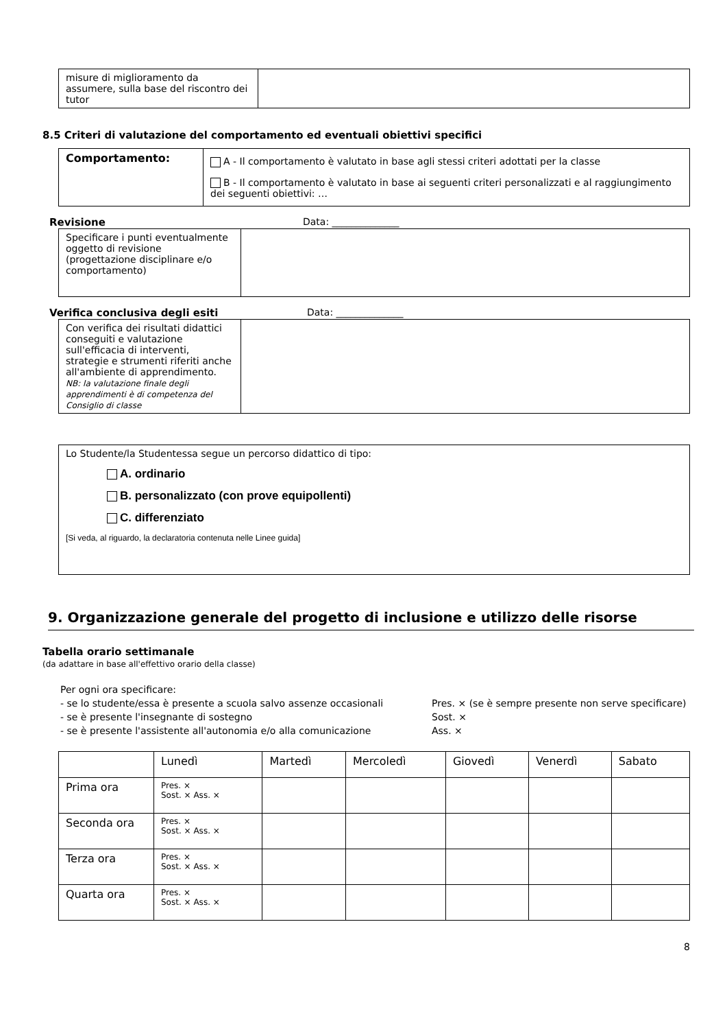| misure di miglioramento da assumere, sulla base del riscontro dei tutor | |
8.5 Criteri di valutazione del comportamento ed eventuali obiettivi specifici
| Comportamento: | A - Il comportamento è valutato in base agli stessi criteri adottati per la classe B - Il comportamento è valutato in base ai seguenti criteri personalizzati e al raggiungimento dei seguenti obiettivi: … |
Revisione Data: ______________
| Specificare i punti eventualmente oggetto di revisione (progettazione disciplinare e/o comportamento) | |
Verifica conclusiva degli esiti Data: ______________
| Con verifica dei risultati didattici conseguiti e valutazione sull'efficacia di interventi, strategie e strumenti riferiti anche all'ambiente di apprendimento. NB: la valutazione finale degli apprendimenti è di competenza del Consiglio di classe | |
| Lo Studente/la Studentessa segue un percorso didattico di tipo: A. ordinario B. personalizzato (con prove equipollenti) C. differenziato [Si veda, al riguardo, la declaratoria contenuta nelle Linee guida] |
9. Organizzazione generale del progetto di inclusione e utilizzo delle risorse
Tabella orario settimanale
(da adattare in base all'effettivo orario della classe)
Per ogni ora specificare:
- se lo studente/essa è presente a scuola salvo assenze occasionali Pres. × (se è sempre presente non serve specificare)
- se è presente l'insegnante di sostegno Sost. ×
- se è presente l'assistente all'autonomia e/o alla comunicazione Ass. ×
| | Lunedì | Martedì | Mercoledì | Giovedì | Venerdì | Sabato |
| Prima ora | Pres. × Sost. × Ass. × | | | | | |
| Seconda ora | Pres. × Sost. × Ass. × | | | | | |
| Terza ora | Pres. × Sost. × Ass. × | | | | | |
| Quarta ora | Pres. × Sost. × Ass. × | | | | | |
8